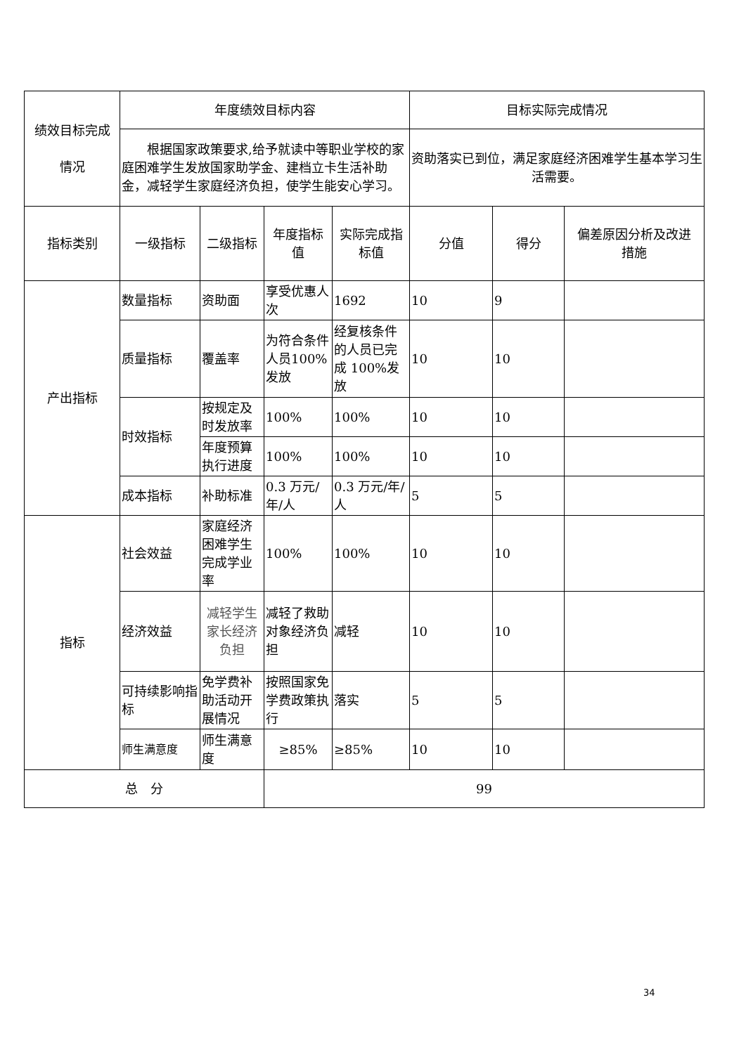| 绩效目标完成 情况 | 年度绩效目标内容 | | | | 目标实际完成情况 | | |
| | 根据国家政策要求,给予就读中等职业学校的家庭困难学生发放国家助学金、建档立卡生活补助金，减轻学生家庭经济负担，使学生能安心学习。 | | | | 资助落实已到位，满足家庭经济困难学生基本学习生活需要。 | | |
| 指标类别 | 一级指标 | 二级指标 | 年度指标 值 | 实际完成指 标值 | 分值 | 得分 | 偏差原因分析及改进 措施 |
| 产出指标 | 数量指标 | 资助面 | 享受优惠人次 | 1692 | 10 | 9 | |
| | 质量指标 | 覆盖率 | 为符合条件人员100%发放 | 经复核条件的人员已完成 100%发放 | 10 | 10 | |
| | 时效指标 | 按规定及时发放率 | 100% | 100% | 10 | 10 | |
| | | 年度预算执行进度 | 100% | 100% | 10 | 10 | |
| | 成本指标 | 补助标准 | 0.3 万元/年/人 | 0.3 万元/年/人 | 5 | 5 | |
| 指标 | 社会效益 | 家庭经济困难学生完成学业率 | 100% | 100% | 10 | 10 | |
| | 经济效益 | 减轻学生家长经济负担 | 减轻了救助对象经济负担 | 减轻 | 10 | 10 | |
| | 可持续影响指标 | 免学费补助活动开展情况 | 按照国家免学费政策执行 | 落实 | 5 | 5 | |
| | 师生满意度 | 师生满意度 | ≥85% | ≥85% | 10 | 10 | |
| 总 分 | | | 99 | | | | |
34